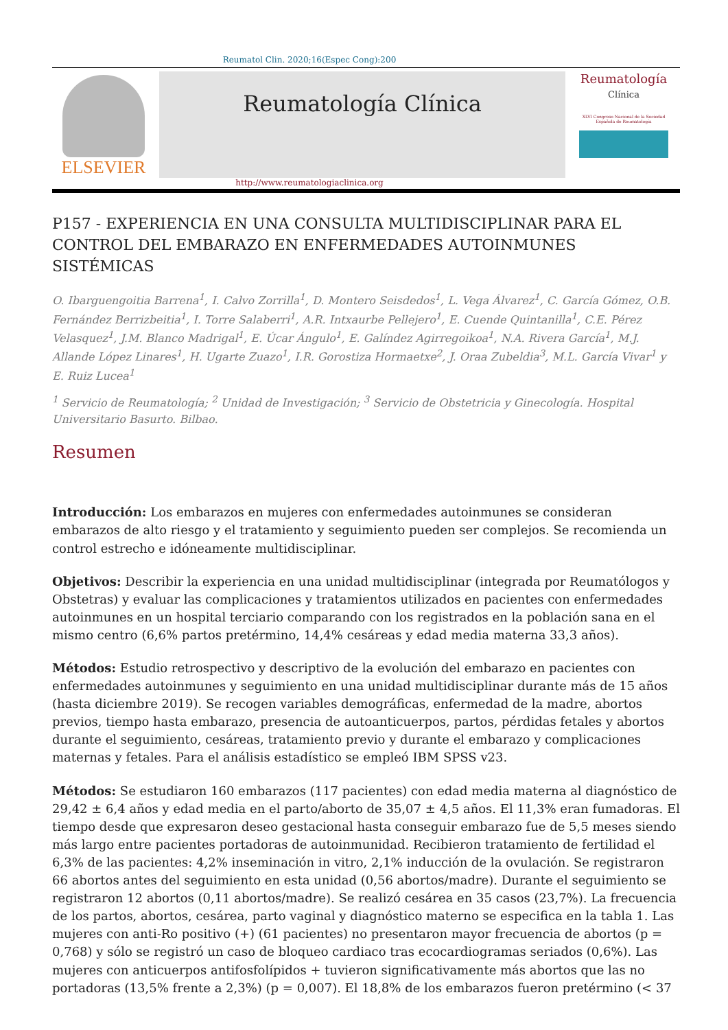Reumatol Clin. 2020;16(Espec Cong):200
ELSEVIER
Reumatología Clínica
Reumatología
Clínica
XLVI Congreso Nacional de la Sociedad Española de Reumatología
http://www.reumatologiaclinica.org
P157 - EXPERIENCIA EN UNA CONSULTA MULTIDISCIPLINAR PARA EL CONTROL DEL EMBARAZO EN ENFERMEDADES AUTOINMUNES SISTÉMICAS
O. Ibarguengoitia Barrena<sup>1</sup>, I. Calvo Zorrilla<sup>1</sup>, D. Montero Seisdedos<sup>1</sup>, L. Vega Álvarez<sup>1</sup>, C. García Gómez, O.B. Fernández Berrizbeitia<sup>1</sup>, I. Torre Salaberri<sup>1</sup>, A.R. Intxaurbe Pellejero<sup>1</sup>, E. Cuende Quintanilla<sup>1</sup>, C.E. Pérez Velasquez<sup>1</sup>, J.M. Blanco Madrigal<sup>1</sup>, E. Úcar Ángulo<sup>1</sup>, E. Galíndez Agirregoikoa<sup>1</sup>, N.A. Rivera García<sup>1</sup>, M.J. Allande López Linares<sup>1</sup>, H. Ugarte Zuazo<sup>1</sup>, I.R. Gorostiza Hormaetxe<sup>2</sup>, J. Oraa Zubeldia<sup>3</sup>, M.L. García Vivar<sup>1</sup> y E. Ruiz Lucea<sup>1</sup>
<sup>1</sup> Servicio de Reumatología; <sup>2</sup> Unidad de Investigación; <sup>3</sup> Servicio de Obstetricia y Ginecología. Hospital Universitario Basurto. Bilbao.
Resumen
Introducción: Los embarazos en mujeres con enfermedades autoinmunes se consideran embarazos de alto riesgo y el tratamiento y seguimiento pueden ser complejos. Se recomienda un control estrecho e idóneamente multidisciplinar.
Objetivos: Describir la experiencia en una unidad multidisciplinar (integrada por Reumatólogos y Obstetras) y evaluar las complicaciones y tratamientos utilizados en pacientes con enfermedades autoinmunes en un hospital terciario comparando con los registrados en la población sana en el mismo centro (6,6% partos pretérmino, 14,4% cesáreas y edad media materna 33,3 años).
Métodos: Estudio retrospectivo y descriptivo de la evolución del embarazo en pacientes con enfermedades autoinmunes y seguimiento en una unidad multidisciplinar durante más de 15 años (hasta diciembre 2019). Se recogen variables demográficas, enfermedad de la madre, abortos previos, tiempo hasta embarazo, presencia de autoanticuerpos, partos, pérdidas fetales y abortos durante el seguimiento, cesáreas, tratamiento previo y durante el embarazo y complicaciones maternas y fetales. Para el análisis estadístico se empleó IBM SPSS v23.
Métodos: Se estudiaron 160 embarazos (117 pacientes) con edad media materna al diagnóstico de 29,42 ± 6,4 años y edad media en el parto/aborto de 35,07 ± 4,5 años. El 11,3% eran fumadoras. El tiempo desde que expresaron deseo gestacional hasta conseguir embarazo fue de 5,5 meses siendo más largo entre pacientes portadoras de autoinmunidad. Recibieron tratamiento de fertilidad el 6,3% de las pacientes: 4,2% inseminación in vitro, 2,1% inducción de la ovulación. Se registraron 66 abortos antes del seguimiento en esta unidad (0,56 abortos/madre). Durante el seguimiento se registraron 12 abortos (0,11 abortos/madre). Se realizó cesárea en 35 casos (23,7%). La frecuencia de los partos, abortos, cesárea, parto vaginal y diagnóstico materno se especifica en la tabla 1. Las mujeres con anti-Ro positivo (+) (61 pacientes) no presentaron mayor frecuencia de abortos (p = 0,768) y sólo se registró un caso de bloqueo cardiaco tras ecocardiogramas seriados (0,6%). Las mujeres con anticuerpos antifosfolípidos + tuvieron significativamente más abortos que las no portadoras (13,5% frente a 2,3%) (p = 0,007). El 18,8% de los embarazos fueron pretérmino (< 37